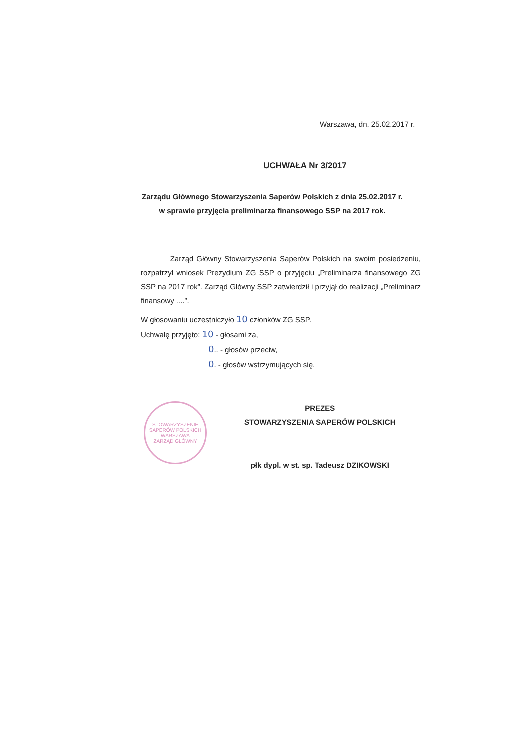Warszawa, dn. 25.02.2017 r.
UCHWAŁA Nr 3/2017
Zarządu Głównego Stowarzyszenia Saperów Polskich z dnia 25.02.2017 r.
w sprawie przyjęcia preliminarza finansowego SSP na 2017 rok.
Zarząd Główny Stowarzyszenia Saperów Polskich na swoim posiedzeniu, rozpatrzył wniosek Prezydium ZG SSP o przyjęciu „Preliminarza finansowego ZG SSP na 2017 rok”. Zarząd Główny SSP zatwierdził i przyjął do realizacji „Preliminarz finansowy ....”.
W głosowaniu uczestniczyło 10 członków ZG SSP.
Uchwałę przyjęto: 10 - głosami za,
0.. - głosów przeciw,
0. - głosów wstrzymujących się.
STOWARZYSZENIE SAPERÓW POLSKICH
WARSZAWA
ZARZĄD GŁÓWNY
PREZES
STOWARZYSZENIA SAPERÓW POLSKICH
płk dypl. w st. sp. Tadeusz DZIKOWSKI